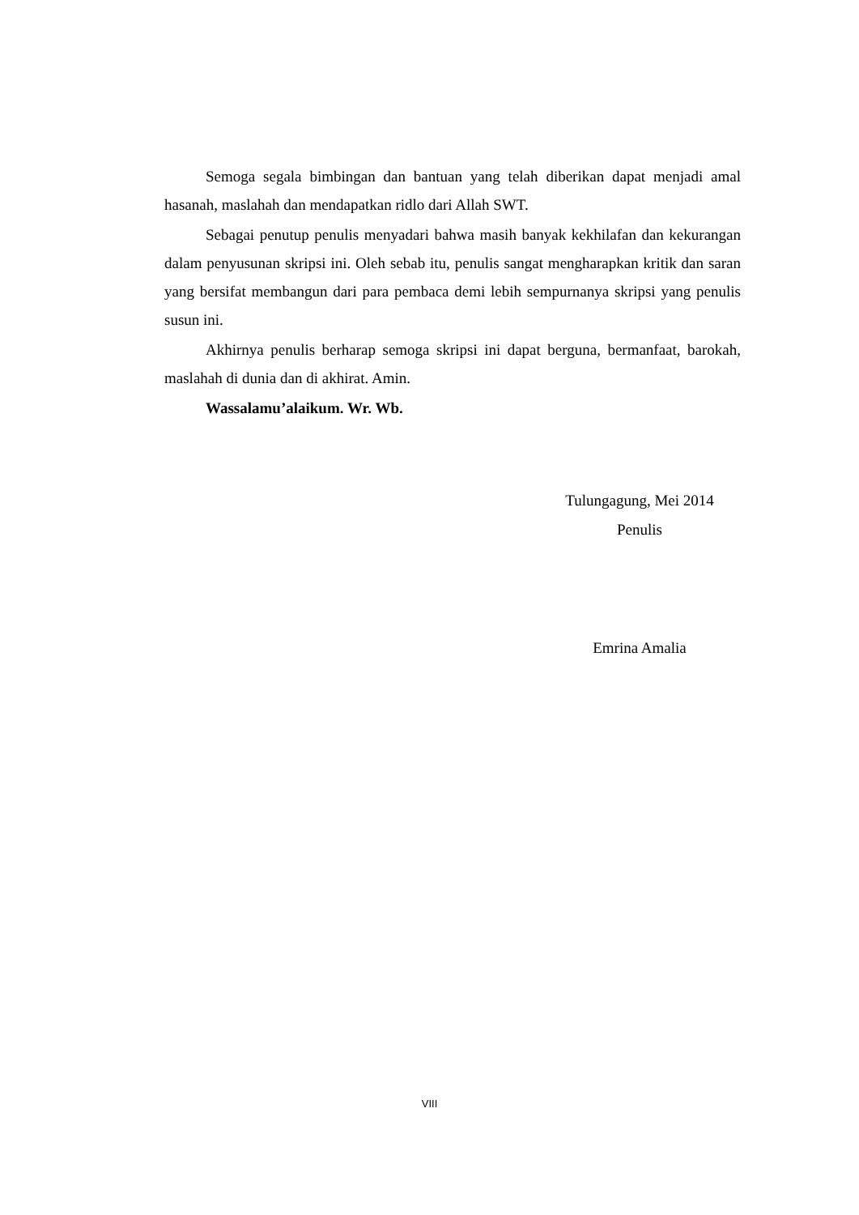Semoga segala bimbingan dan bantuan yang telah diberikan dapat menjadi amal hasanah, maslahah dan mendapatkan ridlo dari Allah SWT.
Sebagai penutup penulis menyadari bahwa masih banyak kekhilafan dan kekurangan dalam penyusunan skripsi ini. Oleh sebab itu, penulis sangat mengharapkan kritik dan saran yang bersifat membangun dari para pembaca demi lebih sempurnanya skripsi yang penulis susun ini.
Akhirnya penulis berharap semoga skripsi ini dapat berguna, bermanfaat, barokah, maslahah di dunia dan di akhirat. Amin.
Wassalamu’alaikum. Wr. Wb.
Tulungagung, Mei 2014
Penulis
Emrina Amalia
VIII